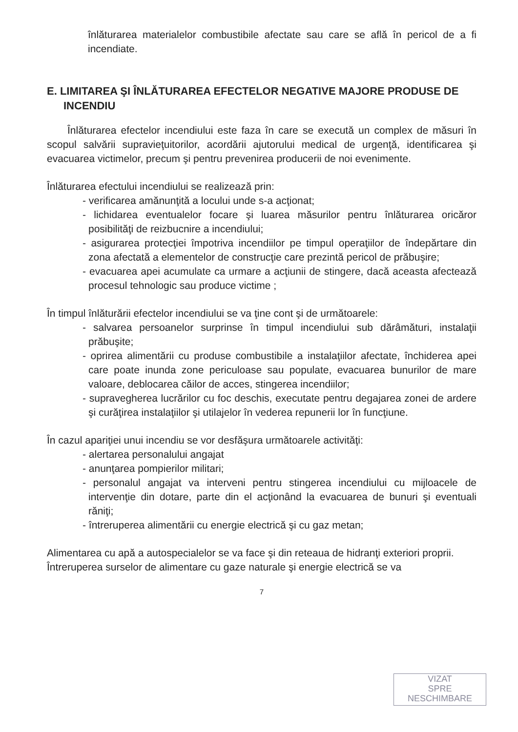înlăturarea materialelor combustibile afectate sau care se află în pericol de a fi incendiate.
E. LIMITAREA ŞI ÎNLĂTURAREA EFECTELOR NEGATIVE MAJORE PRODUSE DE INCENDIU
Înlăturarea efectelor incendiului este faza în care se execută un complex de măsuri în scopul salvării supravieţuitorilor, acordării ajutorului medical de urgenţă, identificarea şi evacuarea victimelor, precum şi pentru prevenirea producerii de noi evenimente.
Înlăturarea efectului incendiului se realizează prin:
- verificarea amănunţită a locului unde s-a acţionat;
- lichidarea eventualelor focare şi luarea măsurilor pentru înlăturarea oricăror posibilităţi de reizbucnire a incendiului;
- asigurarea protecţiei împotriva incendiilor pe timpul operaţiilor de îndepărtare din zona afectată a elementelor de construcţie care prezintă pericol de prăbuşire;
- evacuarea apei acumulate ca urmare a acţiunii de stingere, dacă aceasta afectează procesul tehnologic sau produce victime ;
În timpul înlăturării efectelor incendiului se va ţine cont şi de următoarele:
- salvarea persoanelor surprinse în timpul incendiului sub dărâmături, instalaţii prăbuşite;
- oprirea alimentării cu produse combustibile a instalaţiilor afectate, închiderea apei care poate inunda zone periculoase sau populate, evacuarea bunurilor de mare valoare, deblocarea căilor de acces, stingerea incendiilor;
- supravegherea lucrărilor cu foc deschis, executate pentru degajarea zonei de ardere şi curăţirea instalaţiilor şi utilajelor în vederea repunerii lor în funcţiune.
În cazul apariţiei unui incendiu se vor desfăşura următoarele activităţi:
- alertarea personalului angajat
- anunţarea pompierilor militari;
- personalul angajat va interveni pentru stingerea incendiului cu mijloacele de intervenţie din dotare, parte din el acţionând la evacuarea de bunuri şi eventuali răniţi;
- întreruperea alimentării cu energie electrică şi cu gaz metan;
Alimentarea cu apă a autospecialelor se va face şi din reteaua de hidranţi exteriori proprii.
Întreruperea surselor de alimentare cu gaze naturale şi energie electrică se va
7
VIZAT
SPRE
NESCHIMBARE